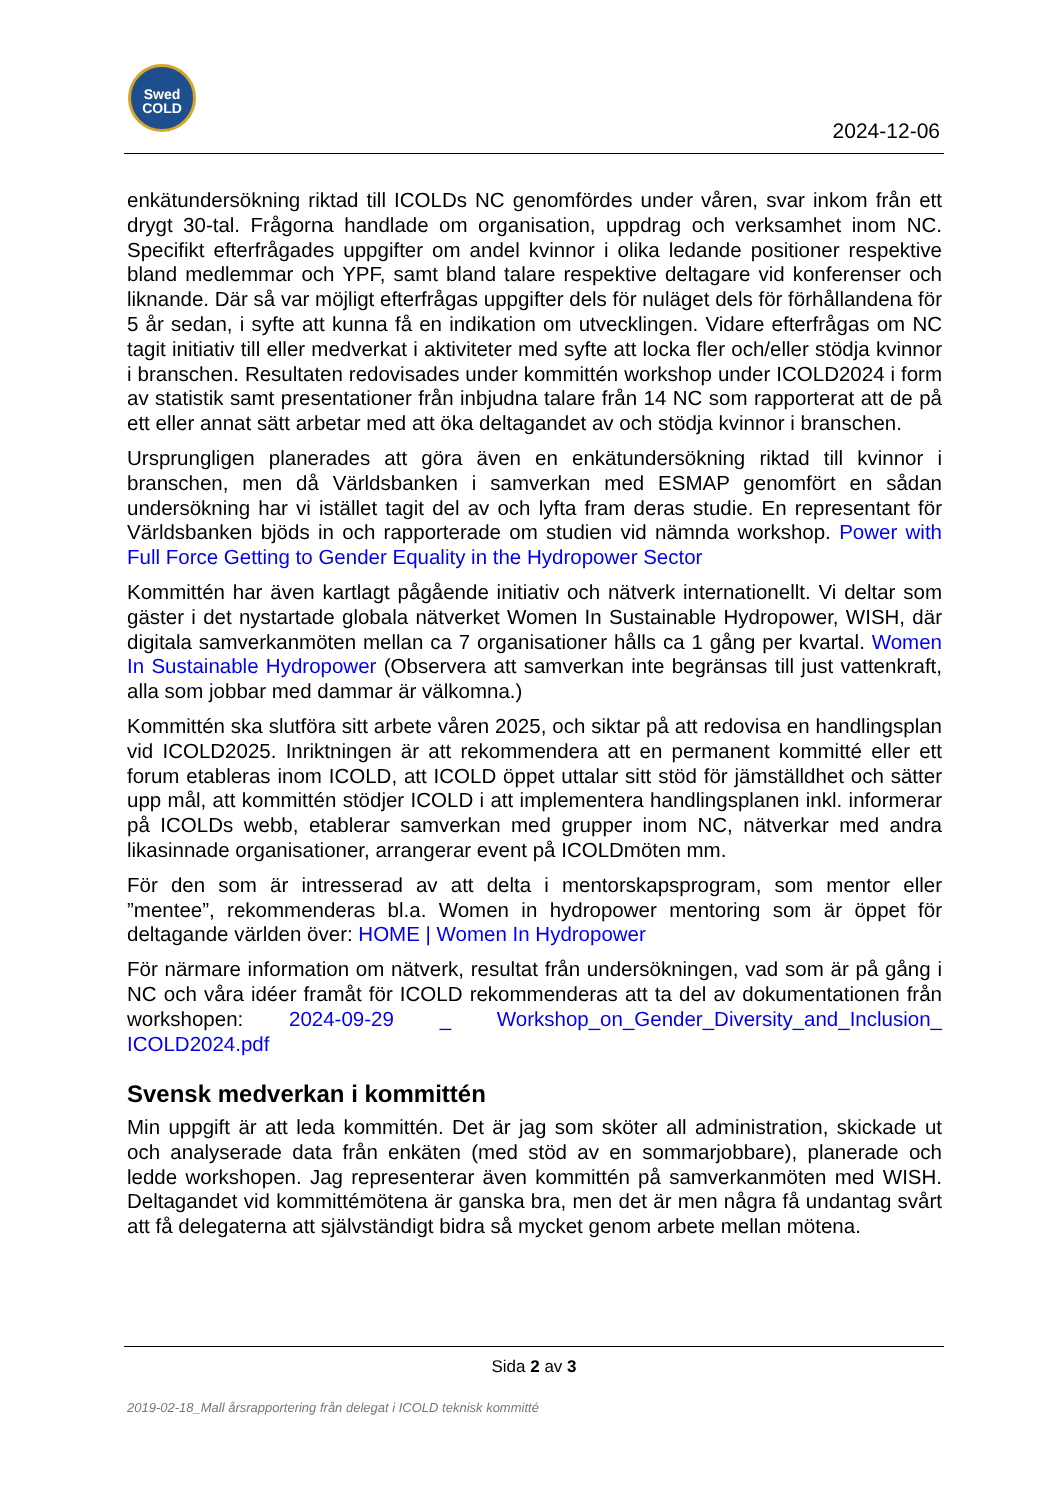Swed
COLD
2024-12-06
enkätundersökning riktad till ICOLDs NC genomfördes under våren, svar inkom från ett drygt 30-tal. Frågorna handlade om organisation, uppdrag och verksamhet inom NC. Specifikt efterfrågades uppgifter om andel kvinnor i olika ledande positioner respektive bland medlemmar och YPF, samt bland talare respektive deltagare vid konferenser och liknande. Där så var möjligt efterfrågas uppgifter dels för nuläget dels för förhållandena för 5 år sedan, i syfte att kunna få en indikation om utvecklingen. Vidare efterfrågas om NC tagit initiativ till eller medverkat i aktiviteter med syfte att locka fler och/eller stödja kvinnor i branschen. Resultaten redovisades under kommittén workshop under ICOLD2024 i form av statistik samt presentationer från inbjudna talare från 14 NC som rapporterat att de på ett eller annat sätt arbetar med att öka deltagandet av och stödja kvinnor i branschen.
Ursprungligen planerades att göra även en enkätundersökning riktad till kvinnor i branschen, men då Världsbanken i samverkan med ESMAP genomfört en sådan undersökning har vi istället tagit del av och lyfta fram deras studie. En representant för Världsbanken bjöds in och rapporterade om studien vid nämnda workshop. Power with Full Force Getting to Gender Equality in the Hydropower Sector
Kommittén har även kartlagt pågående initiativ och nätverk internationellt. Vi deltar som gäster i det nystartade globala nätverket Women In Sustainable Hydropower, WISH, där digitala samverkanmöten mellan ca 7 organisationer hålls ca 1 gång per kvartal. Women In Sustainable Hydropower (Observera att samverkan inte begränsas till just vattenkraft, alla som jobbar med dammar är välkomna.)
Kommittén ska slutföra sitt arbete våren 2025, och siktar på att redovisa en handlingsplan vid ICOLD2025. Inriktningen är att rekommendera att en permanent kommitté eller ett forum etableras inom ICOLD, att ICOLD öppet uttalar sitt stöd för jämställdhet och sätter upp mål, att kommittén stödjer ICOLD i att implementera handlingsplanen inkl. informerar på ICOLDs webb, etablerar samverkan med grupper inom NC, nätverkar med andra likasinnade organisationer, arrangerar event på ICOLDmöten mm.
För den som är intresserad av att delta i mentorskapsprogram, som mentor eller ”mentee”, rekommenderas bl.a. Women in hydropower mentoring som är öppet för deltagande världen över: HOME | Women In Hydropower
För närmare information om nätverk, resultat från undersökningen, vad som är på gång i NC och våra idéer framåt för ICOLD rekommenderas att ta del av dokumentationen från workshopen: 2024-09-29 _ Workshop_on_Gender_Diversity_and_Inclusion_ ICOLD2024.pdf
Svensk medverkan i kommittén
Min uppgift är att leda kommittén. Det är jag som sköter all administration, skickade ut och analyserade data från enkäten (med stöd av en sommarjobbare), planerade och ledde workshopen. Jag representerar även kommittén på samverkanmöten med WISH. Deltagandet vid kommittémötena är ganska bra, men det är men några få undantag svårt att få delegaterna att självständigt bidra så mycket genom arbete mellan mötena.
Sida 2 av 3
2019-02-18_Mall årsrapportering från delegat i ICOLD teknisk kommitté